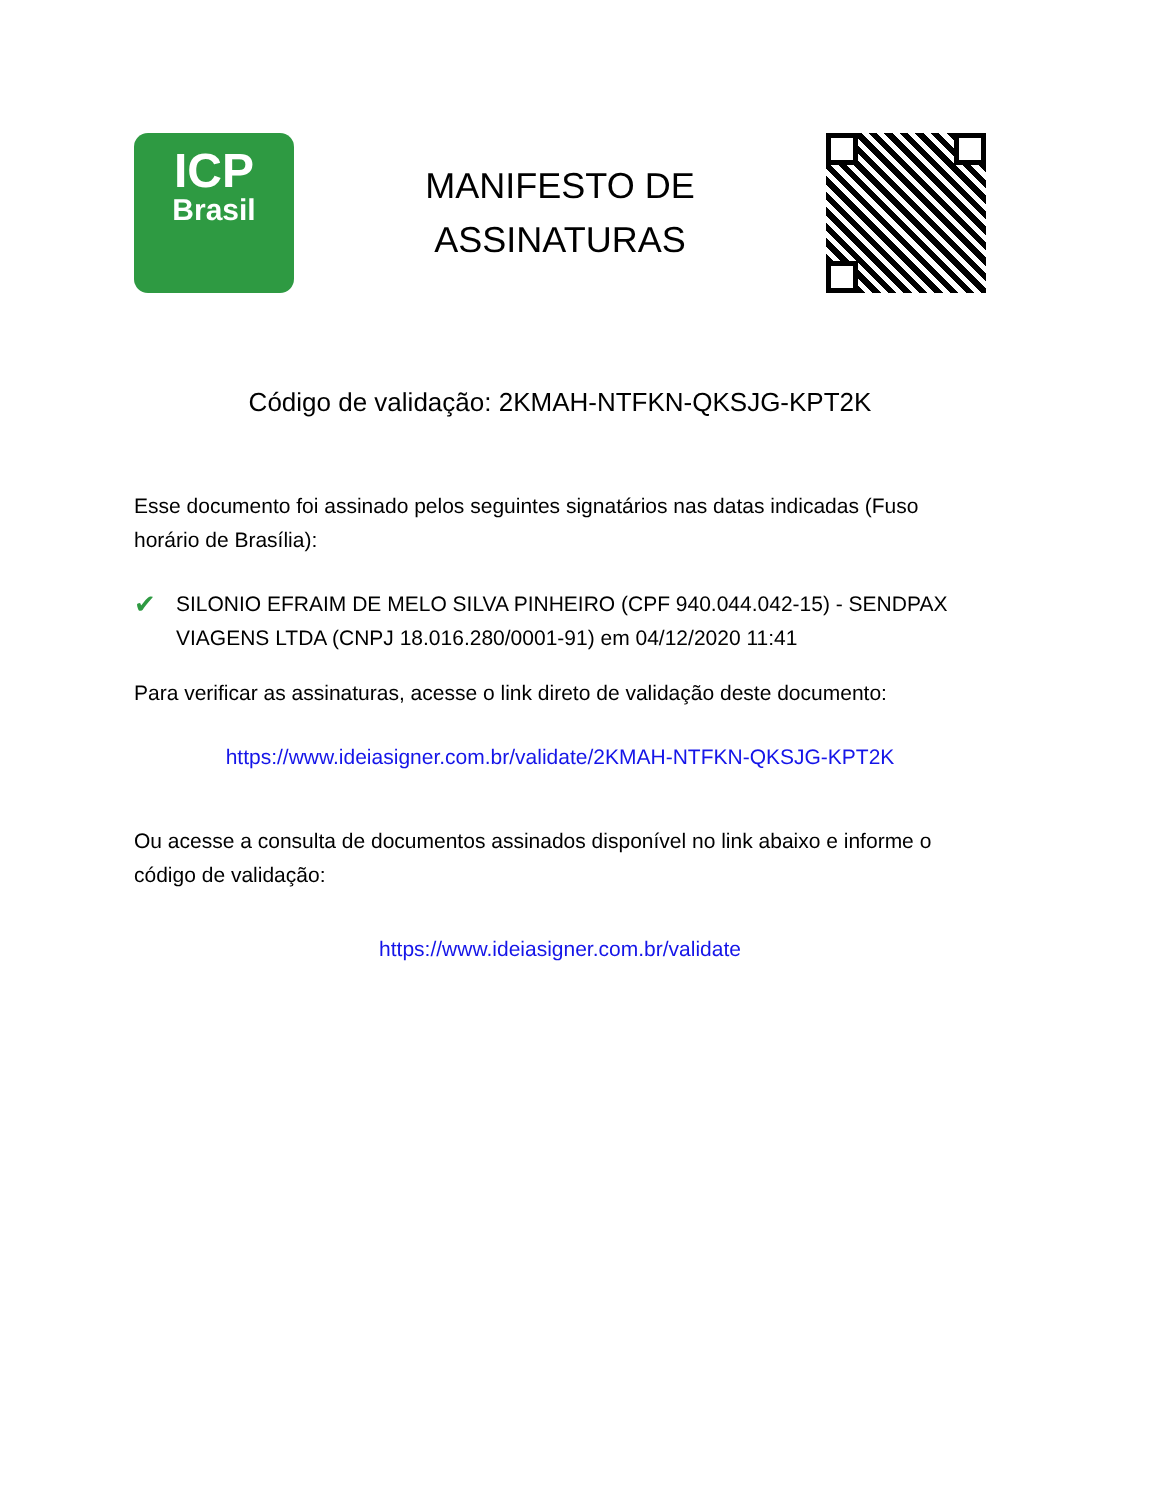ICP
Brasil
MANIFESTO DE
ASSINATURAS
Código de validação: 2KMAH-NTFKN-QKSJG-KPT2K
Esse documento foi assinado pelos seguintes signatários nas datas indicadas (Fuso horário de Brasília):
✔ SILONIO EFRAIM DE MELO SILVA PINHEIRO (CPF 940.044.042-15) - SENDPAX VIAGENS LTDA (CNPJ 18.016.280/0001-91) em 04/12/2020 11:41
Para verificar as assinaturas, acesse o link direto de validação deste documento:
https://www.ideiasigner.com.br/validate/2KMAH-NTFKN-QKSJG-KPT2K
Ou acesse a consulta de documentos assinados disponível no link abaixo e informe o código de validação:
https://www.ideiasigner.com.br/validate